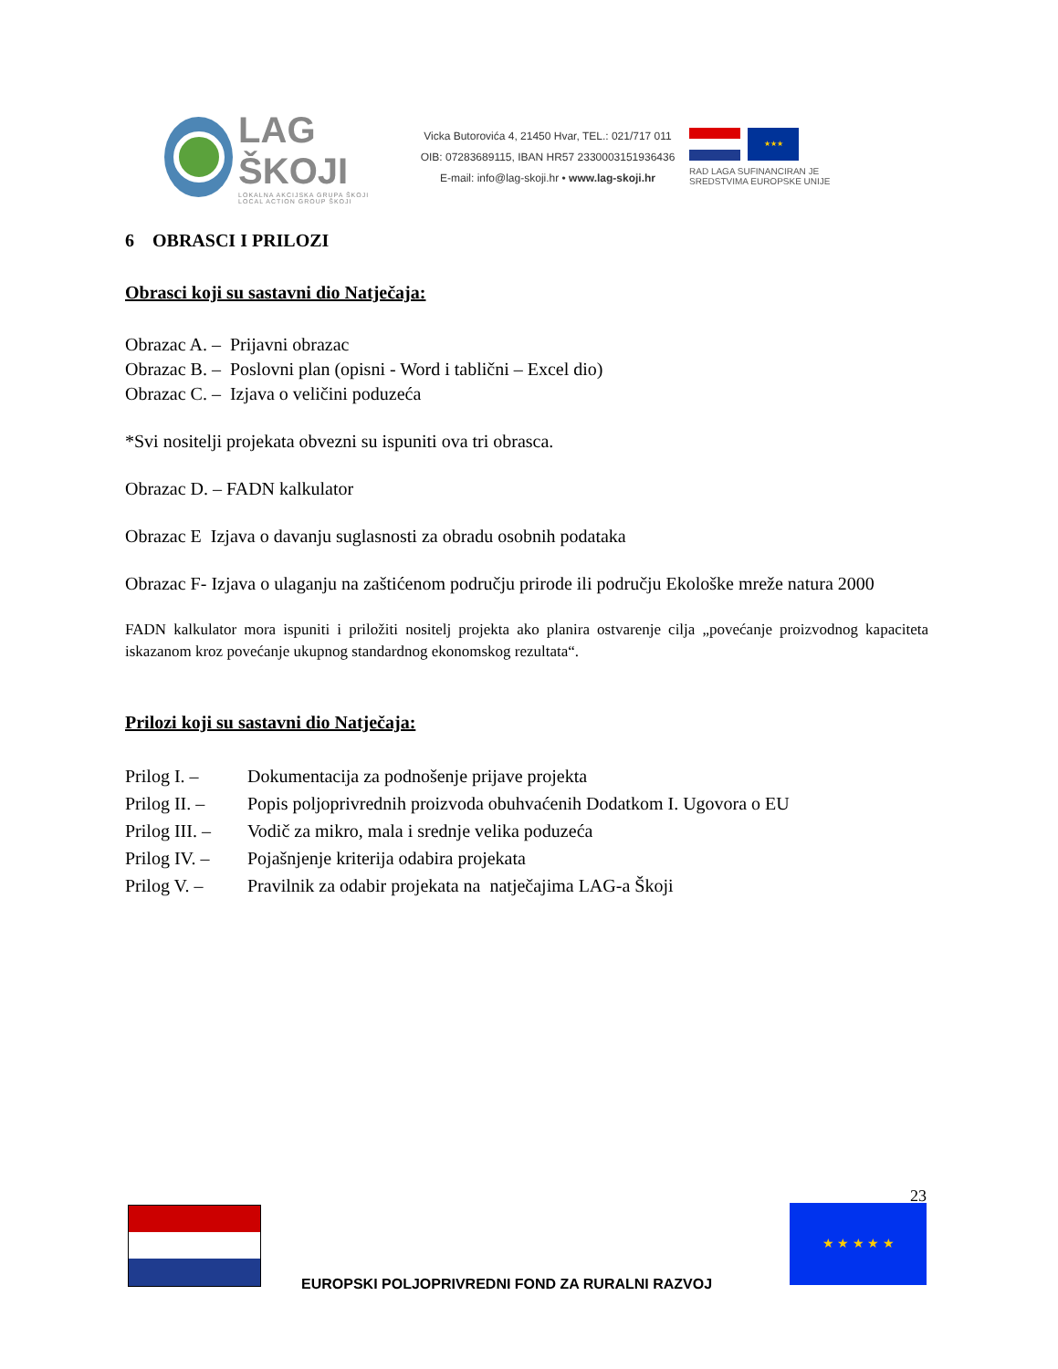LAG ŠKOJI
LOKALNA AKCIJSKA GRUPA ŠKOJI
LOCAL ACTION GROUP ŠKOJI
Vicka Butorovića 4, 21450 Hvar, TEL.: 021/717 011
OIB: 07283689115, IBAN HR57 2330003151936436
E-mail: info@lag-skoji.hr • www.lag-skoji.hr
★★★
RAD LAGA SUFINANCIRAN JE SREDSTVIMA EUROPSKE UNIJE
6 OBRASCI I PRILOZI
Obrasci koji su sastavni dio Natječaja:
Obrazac A. – Prijavni obrazac
Obrazac B. – Poslovni plan (opisni - Word i tablični – Excel dio)
Obrazac C. – Izjava o veličini poduzeća
*Svi nositelji projekata obvezni su ispuniti ova tri obrasca.
Obrazac D. – FADN kalkulator
Obrazac E Izjava o davanju suglasnosti za obradu osobnih podataka
Obrazac F- Izjava o ulaganju na zaštićenom području prirode ili području Ekološke mreže natura 2000
FADN kalkulator mora ispuniti i priložiti nositelj projekta ako planira ostvarenje cilja „povećanje proizvodnog kapaciteta iskazanom kroz povećanje ukupnog standardnog ekonomskog rezultata“.
Prilozi koji su sastavni dio Natječaja:
| Prilog I. – | Dokumentacija za podnošenje prijave projekta |
| Prilog II. – | Popis poljoprivrednih proizvoda obuhvaćenih Dodatkom I. Ugovora o EU |
| Prilog III. – | Vodič za mikro, mala i srednje velika poduzeća |
| Prilog IV. – | Pojašnjenje kriterija odabira projekata |
| Prilog V. – | Pravilnik za odabir projekata na natječajima LAG-a Škoji |
23
EUROPSKI POLJOPRIVREDNI FOND ZA RURALNI RAZVOJ
★ ★ ★ ★ ★